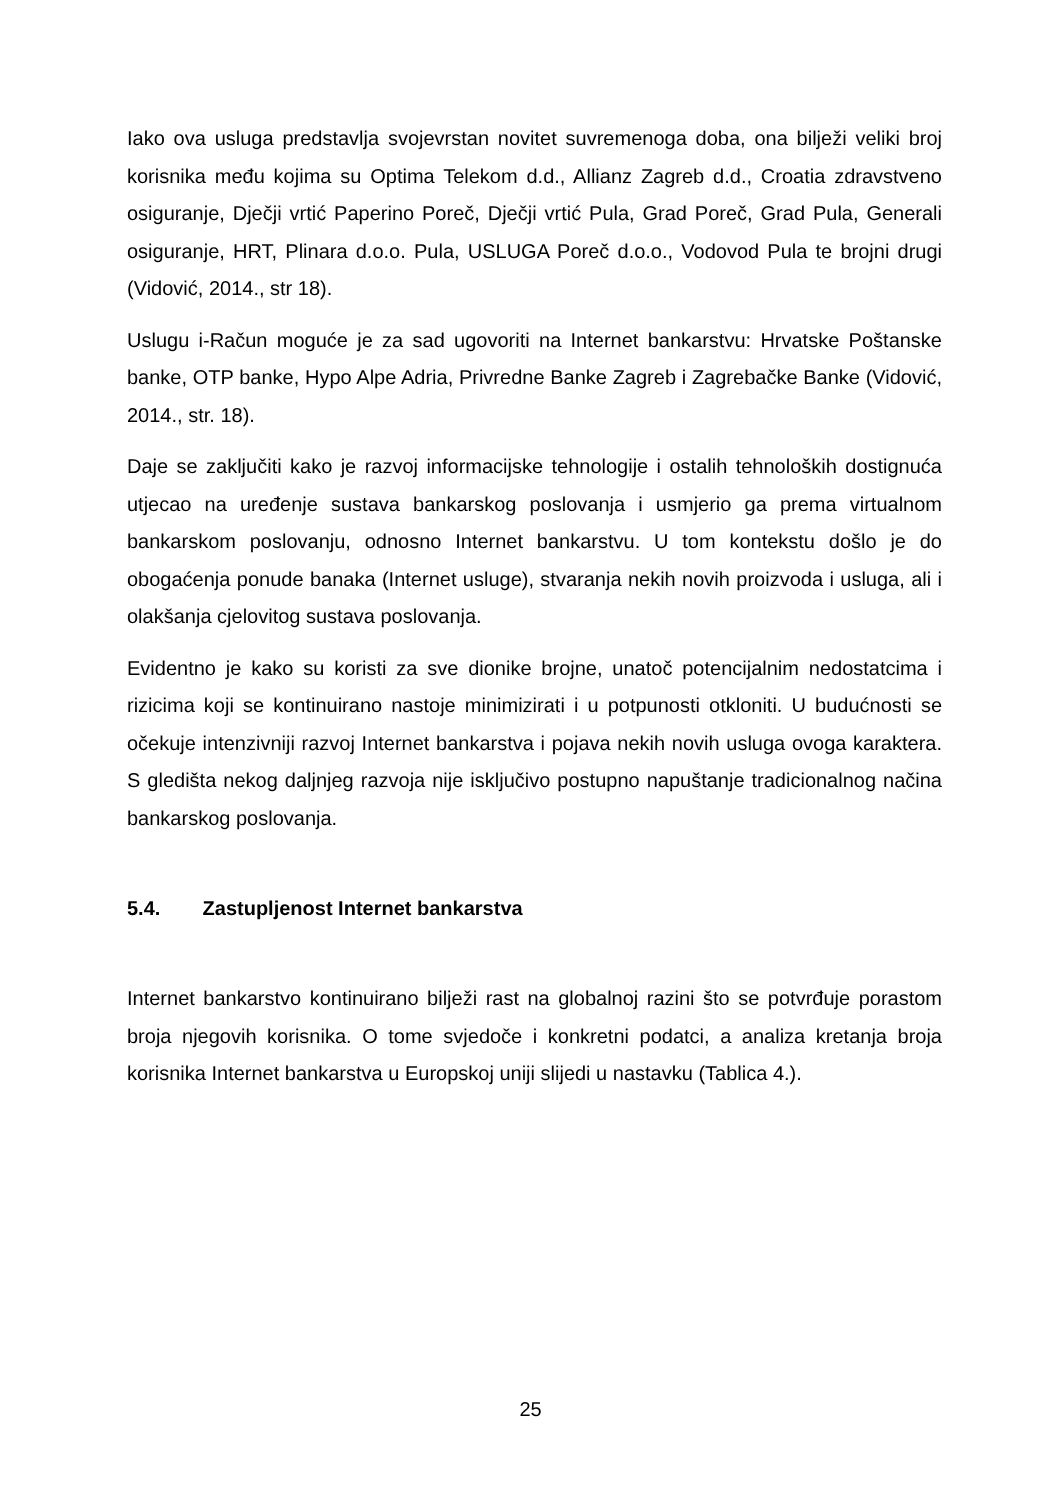Iako ova usluga predstavlja svojevrstan novitet suvremenoga doba, ona bilježi veliki broj korisnika među kojima su Optima Telekom d.d., Allianz Zagreb d.d., Croatia zdravstveno osiguranje, Dječji vrtić Paperino Poreč, Dječji vrtić Pula, Grad Poreč, Grad Pula, Generali osiguranje, HRT, Plinara d.o.o. Pula, USLUGA Poreč d.o.o., Vodovod Pula te brojni drugi (Vidović, 2014., str 18).
Uslugu i-Račun moguće je za sad ugovoriti na Internet bankarstvu: Hrvatske Poštanske banke, OTP banke, Hypo Alpe Adria, Privredne Banke Zagreb i Zagrebačke Banke (Vidović, 2014., str. 18).
Daje se zaključiti kako je razvoj informacijske tehnologije i ostalih tehnoloških dostignuća utjecao na uređenje sustava bankarskog poslovanja i usmjerio ga prema virtualnom bankarskom poslovanju, odnosno Internet bankarstvu. U tom kontekstu došlo je do obogaćenja ponude banaka (Internet usluge), stvaranja nekih novih proizvoda i usluga, ali i olakšanja cjelovitog sustava poslovanja.
Evidentno je kako su koristi za sve dionike brojne, unatoč potencijalnim nedostatcima i rizicima koji se kontinuirano nastoje minimizirati i u potpunosti otkloniti. U budućnosti se očekuje intenzivniji razvoj Internet bankarstva i pojava nekih novih usluga ovoga karaktera. S gledišta nekog daljnjeg razvoja nije isključivo postupno napuštanje tradicionalnog načina bankarskog poslovanja.
5.4. Zastupljenost Internet bankarstva
Internet bankarstvo kontinuirano bilježi rast na globalnoj razini što se potvrđuje porastom broja njegovih korisnika. O tome svjedoče i konkretni podatci, a analiza kretanja broja korisnika Internet bankarstva u Europskoj uniji slijedi u nastavku (Tablica 4.).
25